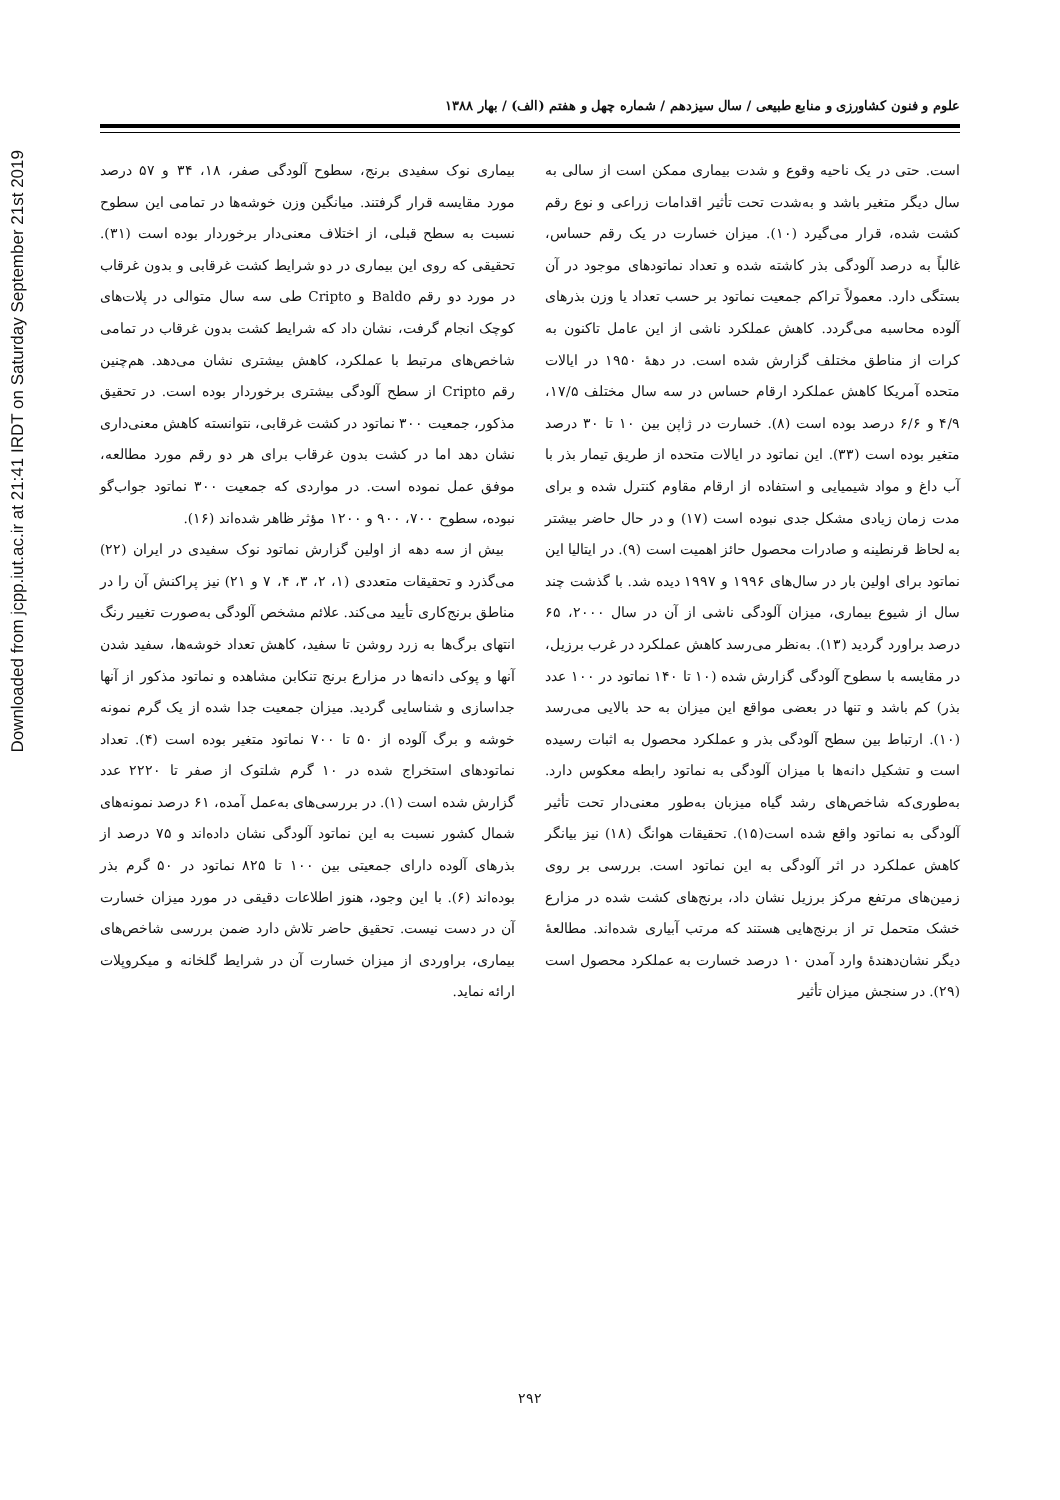Downloaded from jcpp.iut.ac.ir at 21:41 IRDT on Saturday September 21st 2019
علوم و فنون کشاورزی و منابع طبیعی / سال سیزدهم / شماره چهل و هفتم (الف) / بهار ۱۳۸۸
است. حتی در یک ناحیه وقوع و شدت بیماری ممکن است از سالی به سال دیگر متغیر باشد و به‌شدت تحت تأثیر اقدامات زراعی و نوع رقم کشت شده، قرار می‌گیرد (۱۰). میزان خسارت در یک رقم حساس، غالباً به درصد آلودگی بذر کاشته شده و تعداد نماتودهای موجود در آن بستگی دارد. معمولاً تراکم جمعیت نماتود بر حسب تعداد یا وزن بذرهای آلوده محاسبه می‌گردد. کاهش عملکرد ناشی از این عامل تاکنون به کرات از مناطق مختلف گزارش شده است. در دهۀ ۱۹۵۰ در ایالات متحده آمریکا کاهش عملکرد ارقام حساس در سه سال مختلف ۱۷/۵، ۴/۹ و ۶/۶ درصد بوده است (۸). خسارت در ژاپن بین ۱۰ تا ۳۰ درصد متغیر بوده است (۳۳). این نماتود در ایالات متحده از طریق تیمار بذر با آب داغ و مواد شیمیایی و استفاده از ارقام مقاوم کنترل شده و برای مدت زمان زیادی مشکل جدی نبوده است (۱۷) و در حال حاضر بیشتر به لحاظ قرنطینه و صادرات محصول حائز اهمیت است (۹). در ایتالیا این نماتود برای اولین بار در سال‌های ۱۹۹۶ و ۱۹۹۷ دیده شد. با گذشت چند سال از شیوع بیماری، میزان آلودگی ناشی از آن در سال ۲۰۰۰، ۶۵ درصد براورد گردید (۱۳). به‌نظر می‌رسد کاهش عملکرد در غرب برزیل، در مقایسه با سطوح آلودگی گزارش شده (۱۰ تا ۱۴۰ نماتود در ۱۰۰ عدد بذر) کم باشد و تنها در بعضی مواقع این میزان به حد بالایی می‌رسد (۱۰). ارتباط بین سطح آلودگی بذر و عملکرد محصول به اثبات رسیده است و تشکیل دانه‌ها با میزان آلودگی به نماتود رابطه معکوس دارد. به‌طوری‌که شاخص‌های رشد گیاه میزبان به‌طور معنی‌دار تحت تأثیر آلودگی به نماتود واقع شده است(۱۵). تحقیقات هوانگ (۱۸) نیز بیانگر کاهش عملکرد در اثر آلودگی به این نماتود است. بررسی بر روی زمین‌های مرتفع مرکز برزیل نشان داد، برنج‌های کشت شده در مزارع خشک متحمل تر از برنج‌هایی هستند که مرتب آبیاری شده‌اند. مطالعۀ دیگر نشان‌دهندۀ وارد آمدن ۱۰ درصد خسارت به عملکرد محصول است (۲۹). در سنجش میزان تأثیر
بیماری نوک سفیدی برنج، سطوح آلودگی صفر، ۱۸، ۳۴ و ۵۷ درصد مورد مقایسه قرار گرفتند. میانگین وزن خوشه‌ها در تمامی این سطوح نسبت به سطح قبلی، از اختلاف معنی‌دار برخوردار بوده است (۳۱). تحقیقی که روی این بیماری در دو شرایط کشت غرقابی و بدون غرقاب در مورد دو رقم Baldo و Cripto طی سه سال متوالی در پلات‌های کوچک انجام گرفت، نشان داد که شرایط کشت بدون غرقاب در تمامی شاخص‌های مرتبط با عملکرد، کاهش بیشتری نشان می‌دهد. هم‌چنین رقم Cripto از سطح آلودگی بیشتری برخوردار بوده است. در تحقیق مذکور، جمعیت ۳۰۰ نماتود در کشت غرقابی، نتوانسته کاهش معنی‌داری نشان دهد اما در کشت بدون غرقاب برای هر دو رقم مورد مطالعه، موفق عمل نموده است. در مواردی که جمعیت ۳۰۰ نماتود جواب‌گو نبوده، سطوح ۷۰۰، ۹۰۰ و ۱۲۰۰ مؤثر ظاهر شده‌اند (۱۶).
بیش از سه دهه از اولین گزارش نماتود نوک سفیدی در ایران (۲۲) می‌گذرد و تحقیقات متعددی (۱، ۲، ۳، ۴، ۷ و ۲۱) نیز پراکنش آن را در مناطق برنج‌کاری تأیید می‌کند. علائم مشخص آلودگی به‌صورت تغییر رنگ انتهای برگ‌ها به زرد روشن تا سفید، کاهش تعداد خوشه‌ها، سفید شدن آنها و پوکی دانه‌ها در مزارع برنج تنکابن مشاهده و نماتود مذکور از آنها جداسازی و شناسایی گردید. میزان جمعیت جدا شده از یک گرم نمونه خوشه و برگ آلوده از ۵۰ تا ۷۰۰ نماتود متغیر بوده است (۴). تعداد نماتودهای استخراج شده در ۱۰ گرم شلتوک از صفر تا ۲۲۲۰ عدد گزارش شده است (۱). در بررسی‌های به‌عمل آمده، ۶۱ درصد نمونه‌های شمال کشور نسبت به این نماتود آلودگی نشان داده‌اند و ۷۵ درصد از بذرهای آلوده دارای جمعیتی بین ۱۰۰ تا ۸۲۵ نماتود در ۵۰ گرم بذر بوده‌اند (۶). با این وجود، هنوز اطلاعات دقیقی در مورد میزان خسارت آن در دست نیست. تحقیق حاضر تلاش دارد ضمن بررسی شاخص‌های بیماری، براوردی از میزان خسارت آن در شرایط گلخانه و میکروپلات ارائه نماید.
۲۹۲